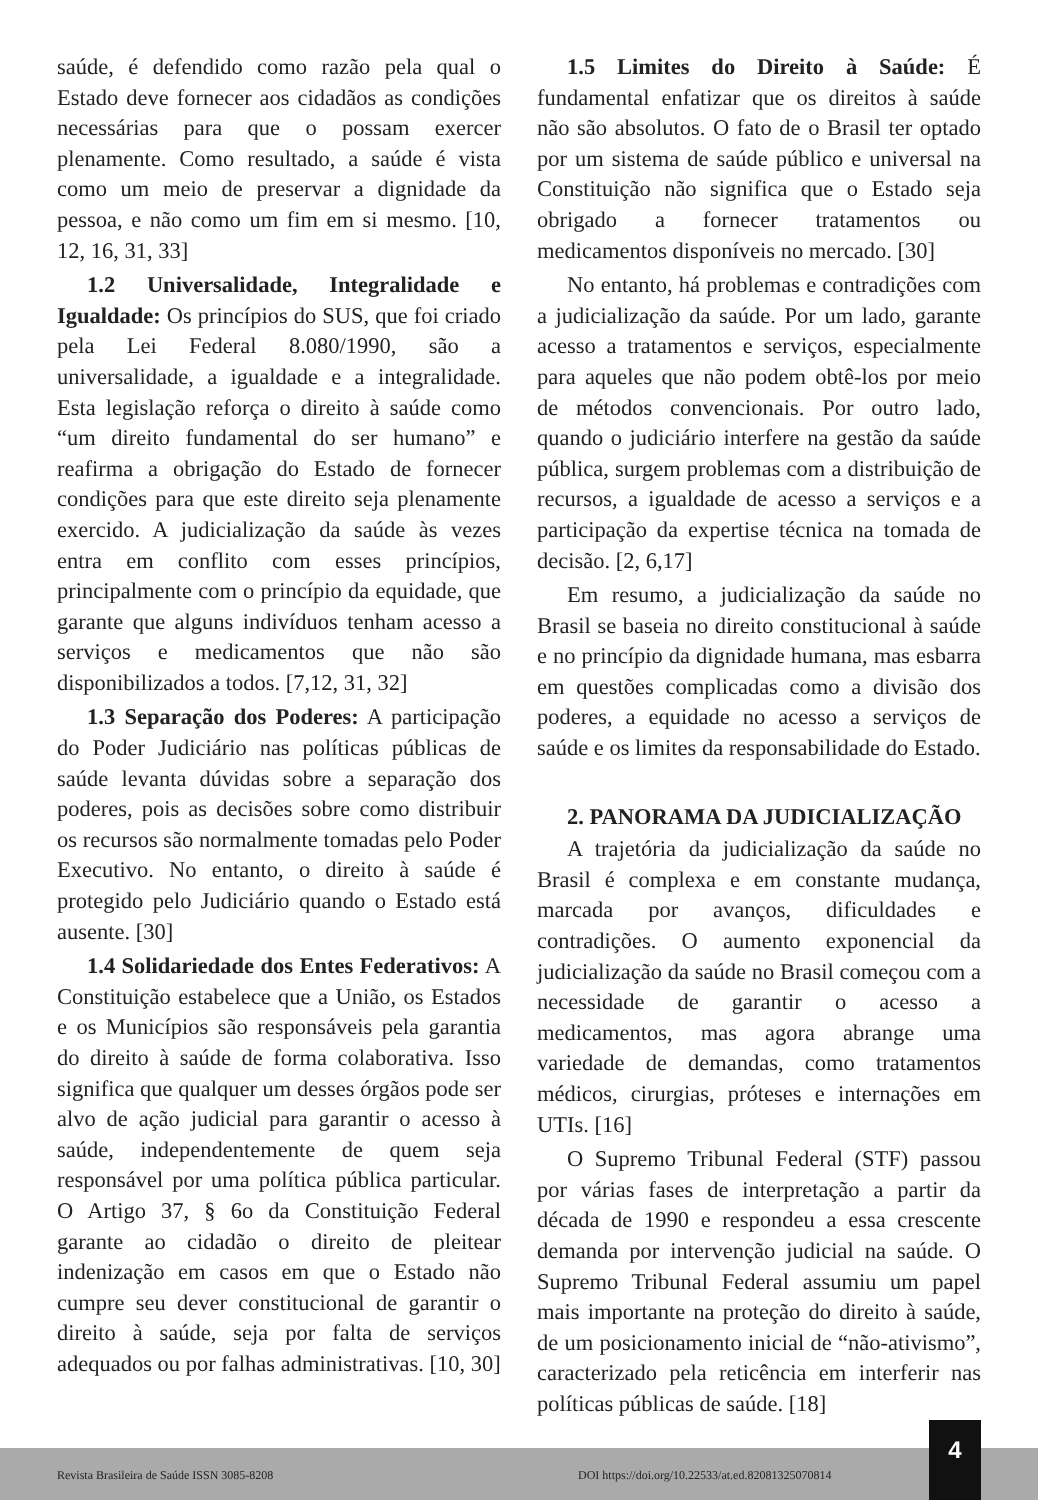saúde, é defendido como razão pela qual o Estado deve fornecer aos cidadãos as condições necessárias para que o possam exercer plenamente. Como resultado, a saúde é vista como um meio de preservar a dignidade da pessoa, e não como um fim em si mesmo. [10, 12, 16, 31, 33]
1.2 Universalidade, Integralidade e Igualdade: Os princípios do SUS, que foi criado pela Lei Federal 8.080/1990, são a universalidade, a igualdade e a integralidade. Esta legislação reforça o direito à saúde como “um direito fundamental do ser humano” e reafirma a obrigação do Estado de fornecer condições para que este direito seja plenamente exercido. A judicialização da saúde às vezes entra em conflito com esses princípios, principalmente com o princípio da equidade, que garante que alguns indivíduos tenham acesso a serviços e medicamentos que não são disponibilizados a todos. [7,12, 31, 32]
1.3 Separação dos Poderes: A participação do Poder Judiciário nas políticas públicas de saúde levanta dúvidas sobre a separação dos poderes, pois as decisões sobre como distribuir os recursos são normalmente tomadas pelo Poder Executivo. No entanto, o direito à saúde é protegido pelo Judiciário quando o Estado está ausente. [30]
1.4 Solidariedade dos Entes Federativos: A Constituição estabelece que a União, os Estados e os Municípios são responsáveis pela garantia do direito à saúde de forma colaborativa. Isso significa que qualquer um desses órgãos pode ser alvo de ação judicial para garantir o acesso à saúde, independentemente de quem seja responsável por uma política pública particular. O Artigo 37, § 6o da Constituição Federal garante ao cidadão o direito de pleitear indenização em casos em que o Estado não cumpre seu dever constitucional de garantir o direito à saúde, seja por falta de serviços adequados ou por falhas administrativas. [10, 30]
1.5 Limites do Direito à Saúde: É fundamental enfatizar que os direitos à saúde não são absolutos. O fato de o Brasil ter optado por um sistema de saúde público e universal na Constituição não significa que o Estado seja obrigado a fornecer tratamentos ou medicamentos disponíveis no mercado. [30]
No entanto, há problemas e contradições com a judicialização da saúde. Por um lado, garante acesso a tratamentos e serviços, especialmente para aqueles que não podem obtê-los por meio de métodos convencionais. Por outro lado, quando o judiciário interfere na gestão da saúde pública, surgem problemas com a distribuição de recursos, a igualdade de acesso a serviços e a participação da expertise técnica na tomada de decisão. [2, 6,17]
Em resumo, a judicialização da saúde no Brasil se baseia no direito constitucional à saúde e no princípio da dignidade humana, mas esbarra em questões complicadas como a divisão dos poderes, a equidade no acesso a serviços de saúde e os limites da responsabilidade do Estado.
2. PANORAMA DA JUDICIALIZAÇÃO
A trajetória da judicialização da saúde no Brasil é complexa e em constante mudança, marcada por avanços, dificuldades e contradições. O aumento exponencial da judicialização da saúde no Brasil começou com a necessidade de garantir o acesso a medicamentos, mas agora abrange uma variedade de demandas, como tratamentos médicos, cirurgias, próteses e internações em UTIs. [16]
O Supremo Tribunal Federal (STF) passou por várias fases de interpretação a partir da década de 1990 e respondeu a essa crescente demanda por intervenção judicial na saúde. O Supremo Tribunal Federal assumiu um papel mais importante na proteção do direito à saúde, de um posicionamento inicial de “não-ativismo”, caracterizado pela reticência em interferir nas políticas públicas de saúde. [18]
Revista Brasileira de Saúde ISSN 3085-8208 DOI https://doi.org/10.22533/at.ed.82081325070814
4